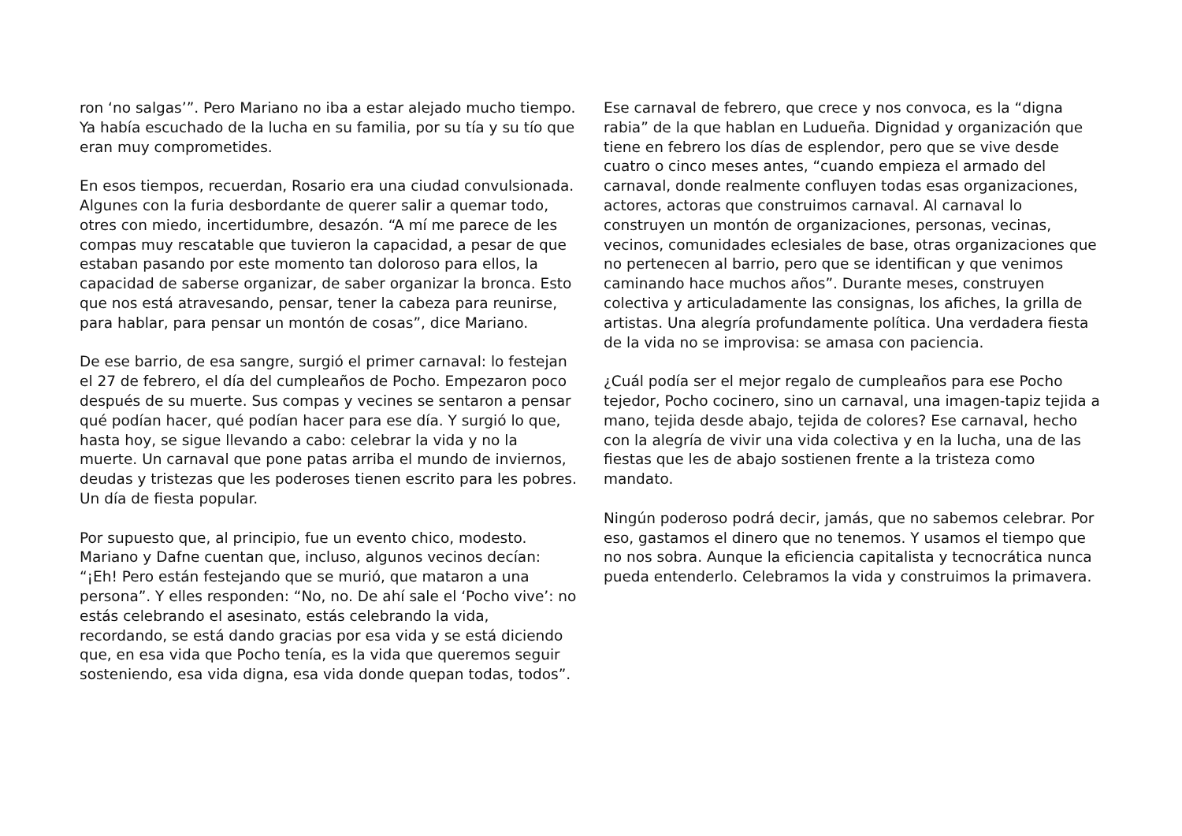ron ‘no salgas’”. Pero Mariano no iba a estar alejado mucho tiempo. Ya había escuchado de la lucha en su familia, por su tía y su tío que eran muy comprometides.
En esos tiempos, recuerdan, Rosario era una ciudad convulsionada. Algunes con la furia desbordante de querer salir a quemar todo, otres con miedo, incertidumbre, desazón. “A mí me parece de les compas muy rescatable que tuvieron la capacidad, a pesar de que estaban pasando por este momento tan doloroso para ellos, la capacidad de saberse organizar, de saber organizar la bronca. Esto que nos está atravesando, pensar, tener la cabeza para reunirse, para hablar, para pensar un montón de cosas”, dice Mariano.
De ese barrio, de esa sangre, surgió el primer carnaval: lo festejan el 27 de febrero, el día del cumpleaños de Pocho. Empezaron poco después de su muerte. Sus compas y vecines se sentaron a pensar qué podían hacer, qué podían hacer para ese día. Y surgió lo que, hasta hoy, se sigue llevando a cabo: celebrar la vida y no la muerte. Un carnaval que pone patas arriba el mundo de inviernos, deudas y tristezas que les poderoses tienen escrito para les pobres. Un día de fiesta popular.
Por supuesto que, al principio, fue un evento chico, modesto. Mariano y Dafne cuentan que, incluso, algunos vecinos decían: “¡Eh! Pero están festejando que se murió, que mataron a una persona”. Y elles responden: “No, no. De ahí sale el ‘Pocho vive’: no estás celebrando el asesinato, estás celebrando la vida, recordando, se está dando gracias por esa vida y se está diciendo que, en esa vida que Pocho tenía, es la vida que queremos seguir sosteniendo, esa vida digna, esa vida donde quepan todas, todos”.
Ese carnaval de febrero, que crece y nos convoca, es la “digna rabia” de la que hablan en Ludueña. Dignidad y organización que tiene en febrero los días de esplendor, pero que se vive desde cuatro o cinco meses antes, “cuando empieza el armado del carnaval, donde realmente confluyen todas esas organizaciones, actores, actoras que construimos carnaval. Al carnaval lo construyen un montón de organizaciones, personas, vecinas, vecinos, comunidades eclesiales de base, otras organizaciones que no pertenecen al barrio, pero que se identifican y que venimos caminando hace muchos años”. Durante meses, construyen colectiva y articuladamente las consignas, los afiches, la grilla de artistas. Una alegría profundamente política. Una verdadera fiesta de la vida no se improvisa: se amasa con paciencia.
¿Cuál podía ser el mejor regalo de cumpleaños para ese Pocho tejedor, Pocho cocinero, sino un carnaval, una imagen-tapiz tejida a mano, tejida desde abajo, tejida de colores? Ese carnaval, hecho con la alegría de vivir una vida colectiva y en la lucha, una de las fiestas que les de abajo sostienen frente a la tristeza como mandato.
Ningún poderoso podrá decir, jamás, que no sabemos celebrar. Por eso, gastamos el dinero que no tenemos. Y usamos el tiempo que no nos sobra. Aunque la eficiencia capitalista y tecnocrática nunca pueda entenderlo. Celebramos la vida y construimos la primavera.